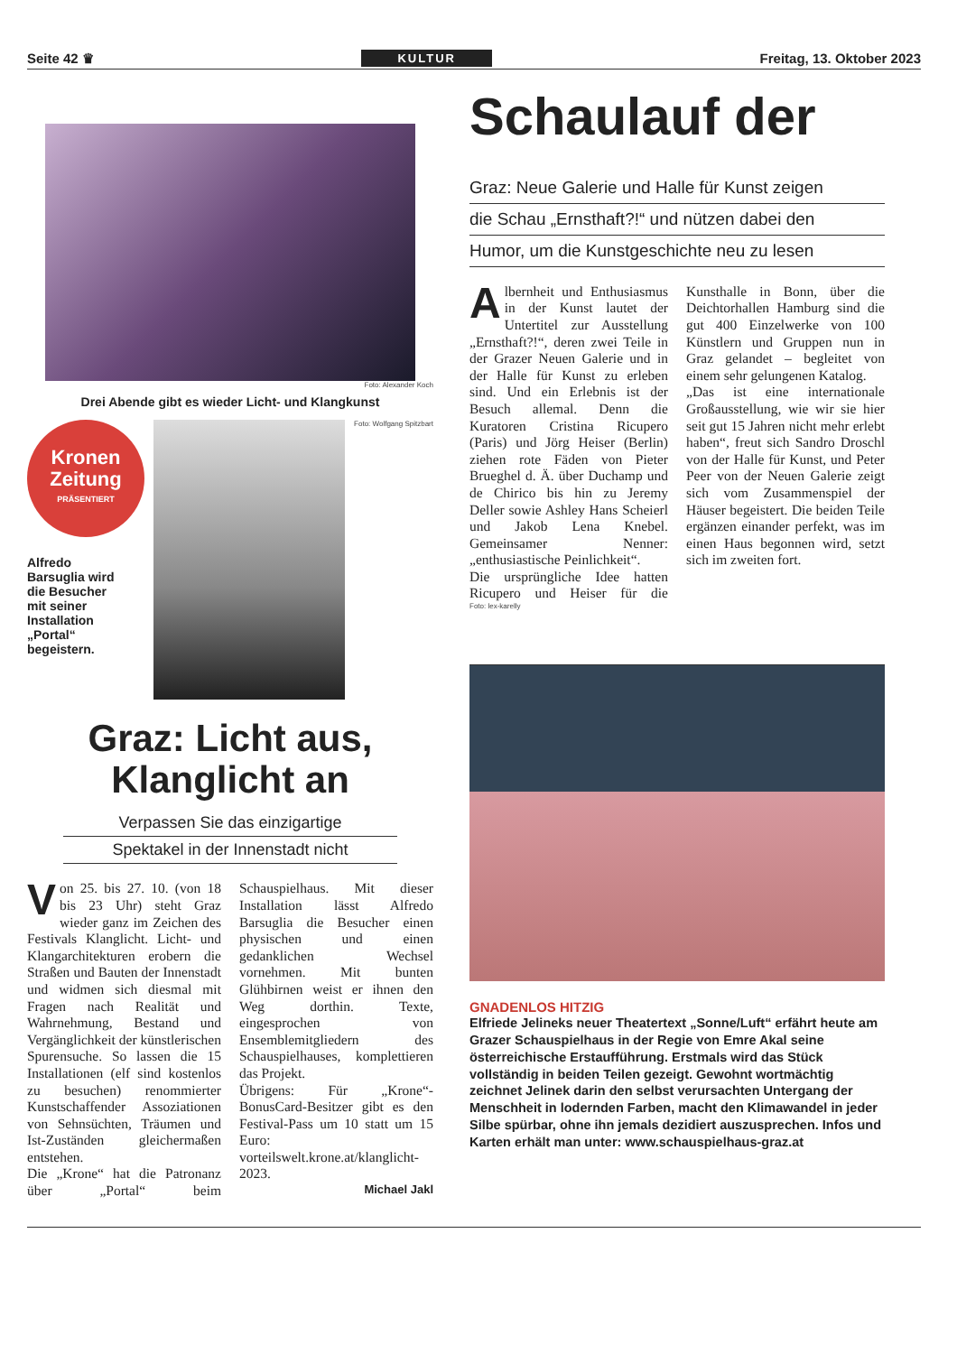Seite 42 ♛ KULTUR Freitag, 13. Oktober 2023
Foto: Alexander Koch
Drei Abende gibt es wieder Licht- und Klangkunst
Kronen Zeitung
PRÄSENTIERT
Alfredo
Barsuglia wird
die Besucher
mit seiner
Installation
„Portal“
begeistern.
Foto: Wolfgang Spitzbart
Graz: Licht aus,
Klanglicht an
Verpassen Sie das einzigartige
Spektakel in der Innenstadt nicht
Von 25. bis 27. 10. (von 18 bis 23 Uhr) steht Graz wieder ganz im Zeichen des Festivals Klanglicht. Licht- und Klangarchitekturen erobern die Straßen und Bauten der Innenstadt und widmen sich diesmal mit Fragen nach Realität und Wahrnehmung, Bestand und Vergänglichkeit der künstlerischen Spurensuche. So lassen die 15 Installationen (elf sind kostenlos zu besuchen) renommierter Kunstschaffender Assoziationen von Sehnsüchten, Träumen und Ist-Zuständen gleichermaßen entstehen.
Die „Krone“ hat die Patronanz über „Portal“ beim Schauspielhaus. Mit dieser Installation lässt Alfredo Barsuglia die Besucher einen physischen und einen gedanklichen Wechsel vornehmen. Mit bunten Glühbirnen weist er ihnen den Weg dorthin. Texte, eingesprochen von Ensemblemitgliedern des Schauspielhauses, komplettieren das Projekt.
Übrigens: Für „Krone“-BonusCard-Besitzer gibt es den Festival-Pass um 10 statt um 15 Euro: vorteilswelt.krone.at/klanglicht-2023.
Michael Jakl
Schaulauf der
Graz: Neue Galerie und Halle für Kunst zeigen
die Schau „Ernsthaft?!“ und nützen dabei den
Humor, um die Kunstgeschichte neu zu lesen
Albernheit und Enthusiasmus in der Kunst lautet der Untertitel zur Ausstellung „Ernsthaft?!“, deren zwei Teile in der Grazer Neuen Galerie und in der Halle für Kunst zu erleben sind. Und ein Erlebnis ist der Besuch allemal. Denn die Kuratoren Cristina Ricupero (Paris) und Jörg Heiser (Berlin) ziehen rote Fäden von Pieter Brueghel d. Ä. über Duchamp und de Chirico bis hin zu Jeremy Deller sowie Ashley Hans Scheierl und Jakob Lena Knebel. Gemeinsamer Nenner: „enthusiastische Peinlichkeit“.
Die ursprüngliche Idee hatten Ricupero und Heiser für die Kunsthalle in Bonn, über die Deichtorhallen Hamburg sind die gut 400 Einzelwerke von 100 Künstlern und Gruppen nun in Graz gelandet – begleitet von einem sehr gelungenen Katalog.
„Das ist eine internationale Großausstellung, wie wir sie hier seit gut 15 Jahren nicht mehr erlebt haben“, freut sich Sandro Droschl von der Halle für Kunst, und Peter Peer von der Neuen Galerie zeigt sich vom Zusammenspiel der Häuser begeistert. Die beiden Teile ergänzen einander perfekt, was im einen Haus begonnen wird, setzt sich im zweiten fort.
Foto: lex-karelly
GNADENLOS HITZIG
Elfriede Jelineks neuer Theatertext „Sonne/Luft“ erfährt heute am Grazer Schauspielhaus in der Regie von Emre Akal seine österreichische Erstaufführung. Erstmals wird das Stück vollständig in beiden Teilen gezeigt. Gewohnt wortmächtig zeichnet Jelinek darin den selbst verursachten Untergang der Menschheit in lodernden Farben, macht den Klimawandel in jeder Silbe spürbar, ohne ihn jemals dezidiert auszusprechen. Infos und Karten erhält man unter: www.schauspielhaus-graz.at